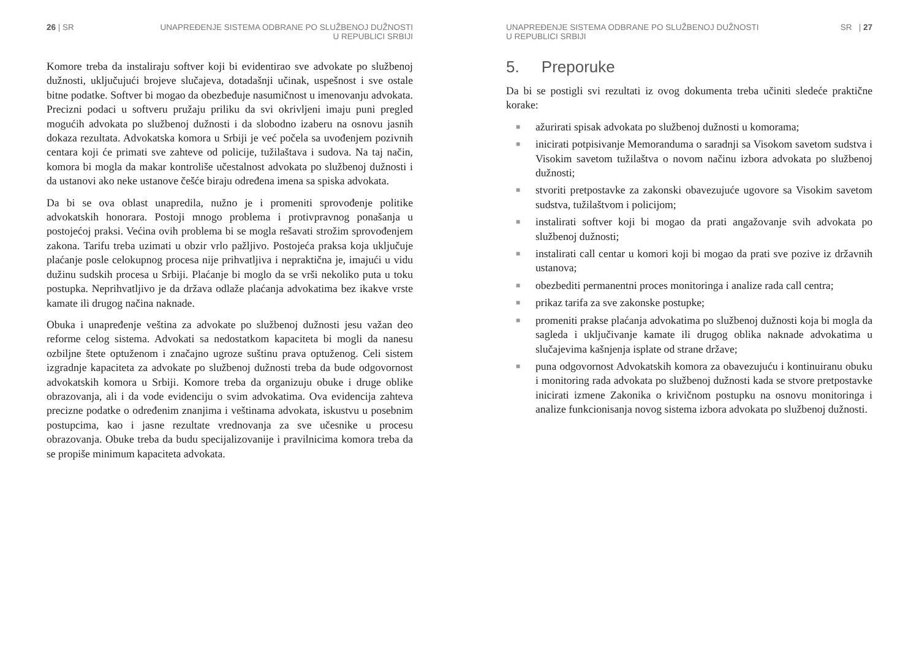26 | SR UNAPREĐENJE SISTEMA ODBRANE PO SLUŽBENOJ DUŽNOSTI
U REPUBLICI SRBIJI
Komore treba da instaliraju softver koji bi evidentirao sve advokate po službenoj dužnosti, uključujući brojeve slučajeva, dotadašnji učinak, uspešnost i sve ostale bitne podatke. Softver bi mogao da obezbeđuje nasumičnost u imenovanju advokata. Precizni podaci u softveru pružaju priliku da svi okrivljeni imaju puni pregled mogućih advokata po službenoj dužnosti i da slobodno izaberu na osnovu jasnih dokaza rezultata. Advokatska komora u Srbiji je već počela sa uvođenjem pozivnih centara koji će primati sve zahteve od policije, tužilaštava i sudova. Na taj način, komora bi mogla da makar kontroliše učestalnost advokata po službenoj dužnosti i da ustanovi ako neke ustanove češće biraju određena imena sa spiska advokata.
Da bi se ova oblast unapredila, nužno je i promeniti sprovođenje politike advokatskih honorara. Postoji mnogo problema i protivpravnog ponašanja u postojećoj praksi. Većina ovih problema bi se mogla rešavati strožim sprovođenjem zakona. Tarifu treba uzimati u obzir vrlo pažljivo. Postojeća praksa koja uključuje plaćanje posle celokupnog procesa nije prihvatljiva i nepraktična je, imajući u vidu dužinu sudskih procesa u Srbiji. Plaćanje bi moglo da se vrši nekoliko puta u toku postupka. Neprihvatljivo je da država odlaže plaćanja advokatima bez ikakve vrste kamate ili drugog načina naknade.
Obuka i unapređenje veština za advokate po službenoj dužnosti jesu važan deo reforme celog sistema. Advokati sa nedostatkom kapaciteta bi mogli da nanesu ozbiljne štete optuženom i značajno ugroze suštinu prava optuženog. Celi sistem izgradnje kapaciteta za advokate po službenoj dužnosti treba da bude odgovornost advokatskih komora u Srbiji. Komore treba da organizuju obuke i druge oblike obrazovanja, ali i da vode evidenciju o svim advokatima. Ova evidencija zahteva precizne podatke o određenim znanjima i veštinama advokata, iskustvu u posebnim postupcima, kao i jasne rezultate vrednovanja za sve učesnike u procesu obrazovanja. Obuke treba da budu specijalizovanije i pravilnicima komora treba da se propiše minimum kapaciteta advokata.
UNAPREĐENJE SISTEMA ODBRANE PO SLUŽBENOJ DUŽNOSTI
U REPUBLICI SRBIJI
SR | 27
5. Preporuke
Da bi se postigli svi rezultati iz ovog dokumenta treba učiniti sledeće praktične korake:
■ ažurirati spisak advokata po službenoj dužnosti u komorama;
■ inicirati potpisivanje Memoranduma o saradnji sa Visokom savetom sudstva i Visokim savetom tužilaštva o novom načinu izbora advokata po službenoj dužnosti;
■ stvoriti pretpostavke za zakonski obavezujuće ugovore sa Visokim savetom sudstva, tužilaštvom i policijom;
■ instalirati softver koji bi mogao da prati angažovanje svih advokata po službenoj dužnosti;
■ instalirati call centar u komori koji bi mogao da prati sve pozive iz državnih ustanova;
■ obezbediti permanentni proces monitoringa i analize rada call centra;
■ prikaz tarifa za sve zakonske postupke;
■ promeniti prakse plaćanja advokatima po službenoj dužnosti koja bi mogla da sagleda i uključivanje kamate ili drugog oblika naknade advokatima u slučajevima kašnjenja isplate od strane države;
■ puna odgovornost Advokatskih komora za obavezujuću i kontinuiranu obuku i monitoring rada advokata po službenoj dužnosti kada se stvore pretpostavke inicirati izmene Zakonika o krivičnom postupku na osnovu monitoringa i analize funkcionisanja novog sistema izbora advokata po službenoj dužnosti.